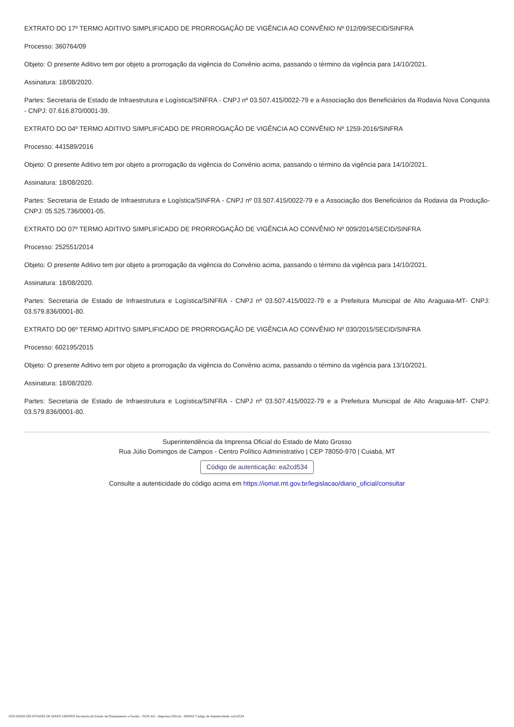EXTRATO DO 17º TERMO ADITIVO SIMPLIFICADO DE PRORROGAÇÃO DE VIGÊNCIA AO CONVÊNIO Nº 012/09/SECID/SINFRA
Processo: 360764/09
Objeto: O presente Aditivo tem por objeto a prorrogação da vigência do Convênio acima, passando o término da vigência para 14/10/2021.
Assinatura: 18/08/2020.
Partes: Secretaria de Estado de Infraestrutura e Logística/SINFRA - CNPJ nº 03.507.415/0022-79 e a Associação dos Beneficiários da Rodavia Nova Conquista - CNPJ: 07.616.870/0001-39.
EXTRATO DO 04º TERMO ADITIVO SIMPLIFICADO DE PRORROGAÇÃO DE VIGÊNCIA AO CONVÊNIO Nº 1259-2016/SINFRA
Processo: 441589/2016
Objeto: O presente Aditivo tem por objeto a prorrogação da vigência do Convênio acima, passando o término da vigência para 14/10/2021.
Assinatura: 18/08/2020.
Partes: Secretaria de Estado de Infraestrutura e Logística/SINFRA - CNPJ nº 03.507.415/0022-79 e a Associação dos Beneficiários da Rodavia da Produção- CNPJ: 05.525.736/0001-05.
EXTRATO DO 07º TERMO ADITIVO SIMPLIFICADO DE PRORROGAÇÃO DE VIGÊNCIA AO CONVÊNIO Nº 009/2014/SECID/SINFRA
Processo: 252551/2014
Objeto: O presente Aditivo tem por objeto a prorrogação da vigência do Convênio acima, passando o término da vigência para 14/10/2021.
Assinatura: 18/08/2020.
Partes: Secretaria de Estado de Infraestrutura e Logística/SINFRA - CNPJ nº 03.507.415/0022-79 e a Prefeitura Municipal de Alto Araguaia-MT- CNPJ: 03.579.836/0001-80.
EXTRATO DO 06º TERMO ADITIVO SIMPLIFICADO DE PRORROGAÇÃO DE VIGÊNCIA AO CONVÊNIO Nº 030/2015/SECID/SINFRA
Processo: 602195/2015
Objeto: O presente Aditivo tem por objeto a prorrogação da vigência do Convênio acima, passando o término da vigência para 13/10/2021.
Assinatura: 18/08/2020.
Partes: Secretaria de Estado de Infraestrutura e Logística/SINFRA - CNPJ nº 03.507.415/0022-79 e a Prefeitura Municipal de Alto Araguaia-MT- CNPJ: 03.579.836/0001-80.
Superintendência da Imprensa Oficial do Estado de Mato Grosso
Rua Júlio Domingos de Campos - Centro Político Administrativo | CEP 78050-970 | Cuiabá, MT
Código de autenticação: ea2cd534
Consulte a autenticidade do código acima em https://iomat.mt.gov.br/legislacao/diario_oficial/consultar
GOVERNO DO ESTADO DE MATO GROSSO Secretaria de Estado de Planejamento e Gestão - SEPLAG - Imprensa Oficial - IOMAT Código de Autenticidade: ea2cd534